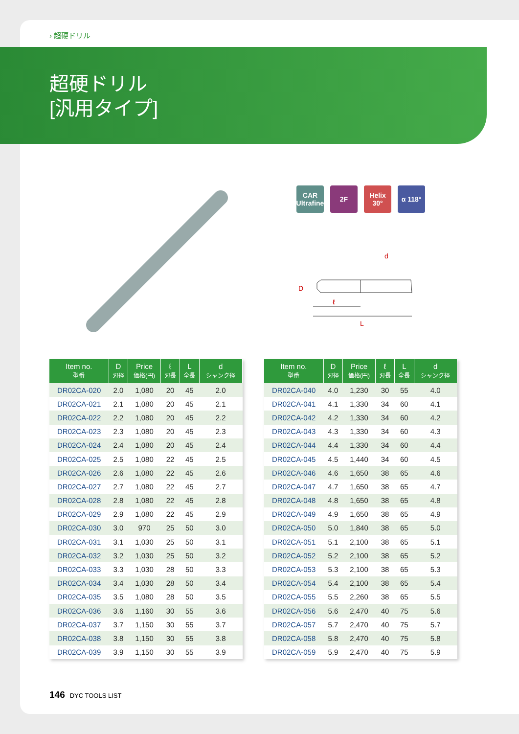› 超硬ドリル
超硬ドリル
[汎用タイプ]
CAR
Ultrafine
2F Helix 30°
α 118°
d
D
ℓ
L
| Item no. 型番 | D 刃径 | Price 価格(円) | ℓ 刃長 | L 全長 | d シャンク径 |
| --- | --- | --- | --- | --- | --- |
| DR02CA-020 | 2.0 | 1,080 | 20 | 45 | 2.0 |
| DR02CA-021 | 2.1 | 1,080 | 20 | 45 | 2.1 |
| DR02CA-022 | 2.2 | 1,080 | 20 | 45 | 2.2 |
| DR02CA-023 | 2.3 | 1,080 | 20 | 45 | 2.3 |
| DR02CA-024 | 2.4 | 1,080 | 20 | 45 | 2.4 |
| DR02CA-025 | 2.5 | 1,080 | 22 | 45 | 2.5 |
| DR02CA-026 | 2.6 | 1,080 | 22 | 45 | 2.6 |
| DR02CA-027 | 2.7 | 1,080 | 22 | 45 | 2.7 |
| DR02CA-028 | 2.8 | 1,080 | 22 | 45 | 2.8 |
| DR02CA-029 | 2.9 | 1,080 | 22 | 45 | 2.9 |
| DR02CA-030 | 3.0 | 970 | 25 | 50 | 3.0 |
| DR02CA-031 | 3.1 | 1,030 | 25 | 50 | 3.1 |
| DR02CA-032 | 3.2 | 1,030 | 25 | 50 | 3.2 |
| DR02CA-033 | 3.3 | 1,030 | 28 | 50 | 3.3 |
| DR02CA-034 | 3.4 | 1,030 | 28 | 50 | 3.4 |
| DR02CA-035 | 3.5 | 1,080 | 28 | 50 | 3.5 |
| DR02CA-036 | 3.6 | 1,160 | 30 | 55 | 3.6 |
| DR02CA-037 | 3.7 | 1,150 | 30 | 55 | 3.7 |
| DR02CA-038 | 3.8 | 1,150 | 30 | 55 | 3.8 |
| DR02CA-039 | 3.9 | 1,150 | 30 | 55 | 3.9 |
| Item no. 型番 | D 刃径 | Price 価格(円) | ℓ 刃長 | L 全長 | d シャンク径 |
| --- | --- | --- | --- | --- | --- |
| DR02CA-040 | 4.0 | 1,230 | 30 | 55 | 4.0 |
| DR02CA-041 | 4.1 | 1,330 | 34 | 60 | 4.1 |
| DR02CA-042 | 4.2 | 1,330 | 34 | 60 | 4.2 |
| DR02CA-043 | 4.3 | 1,330 | 34 | 60 | 4.3 |
| DR02CA-044 | 4.4 | 1,330 | 34 | 60 | 4.4 |
| DR02CA-045 | 4.5 | 1,440 | 34 | 60 | 4.5 |
| DR02CA-046 | 4.6 | 1,650 | 38 | 65 | 4.6 |
| DR02CA-047 | 4.7 | 1,650 | 38 | 65 | 4.7 |
| DR02CA-048 | 4.8 | 1,650 | 38 | 65 | 4.8 |
| DR02CA-049 | 4.9 | 1,650 | 38 | 65 | 4.9 |
| DR02CA-050 | 5.0 | 1,840 | 38 | 65 | 5.0 |
| DR02CA-051 | 5.1 | 2,100 | 38 | 65 | 5.1 |
| DR02CA-052 | 5.2 | 2,100 | 38 | 65 | 5.2 |
| DR02CA-053 | 5.3 | 2,100 | 38 | 65 | 5.3 |
| DR02CA-054 | 5.4 | 2,100 | 38 | 65 | 5.4 |
| DR02CA-055 | 5.5 | 2,260 | 38 | 65 | 5.5 |
| DR02CA-056 | 5.6 | 2,470 | 40 | 75 | 5.6 |
| DR02CA-057 | 5.7 | 2,470 | 40 | 75 | 5.7 |
| DR02CA-058 | 5.8 | 2,470 | 40 | 75 | 5.8 |
| DR02CA-059 | 5.9 | 2,470 | 40 | 75 | 5.9 |
146 DYC TOOLS LIST